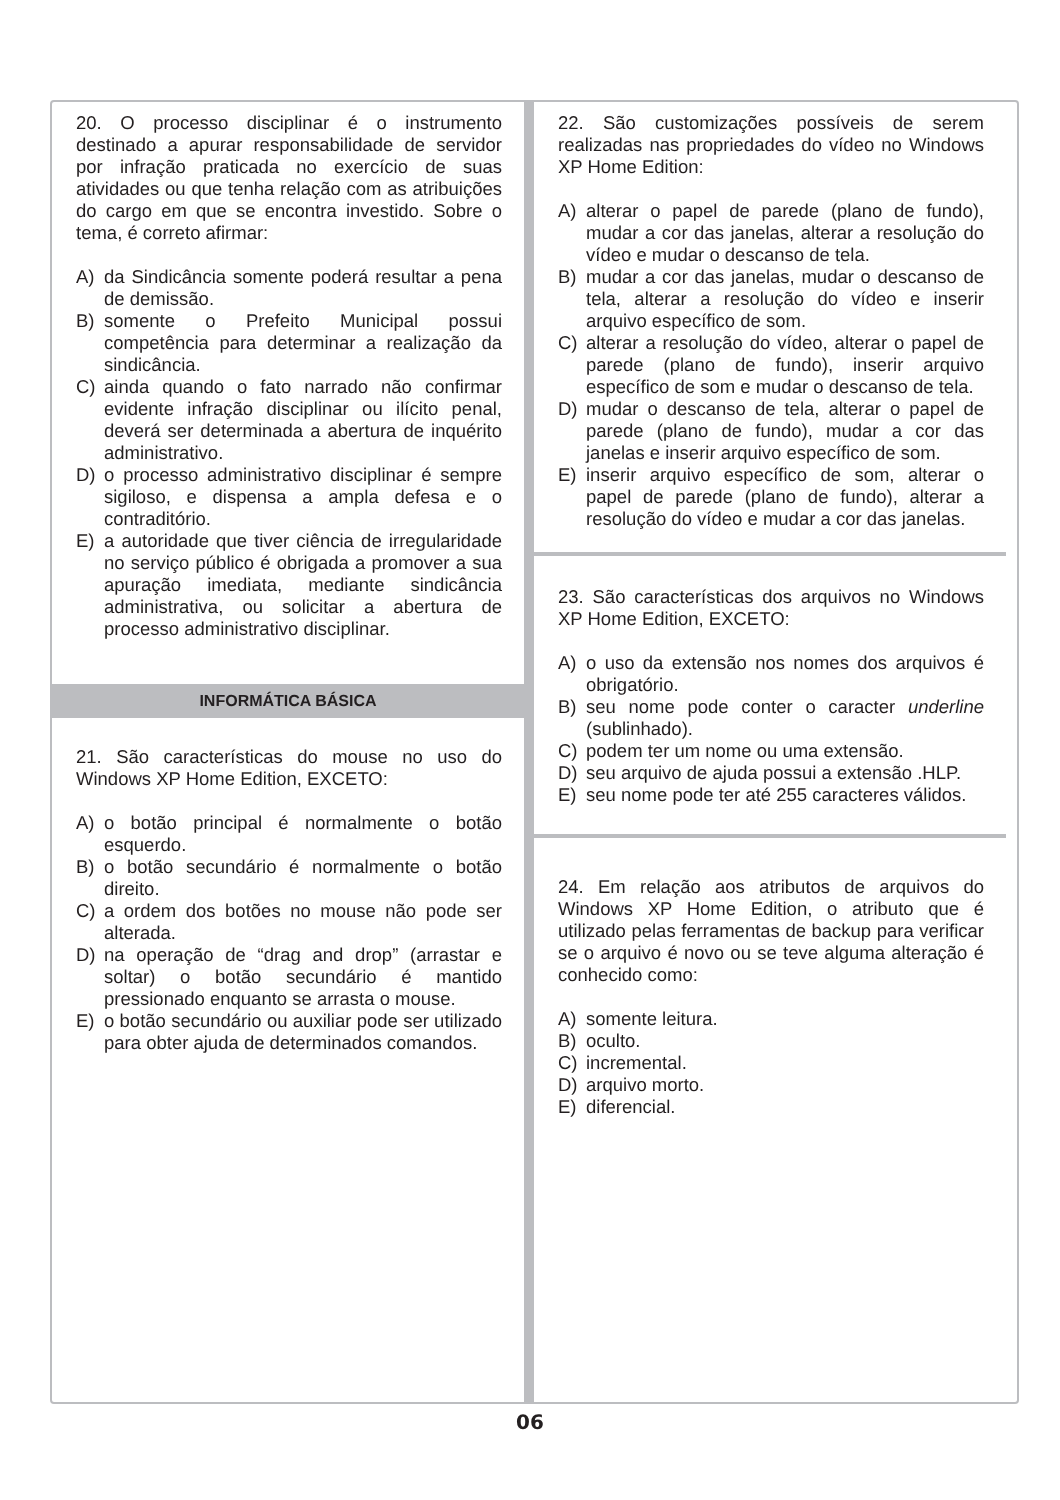20. O processo disciplinar é o instrumento destinado a apurar responsabilidade de servidor por infração praticada no exercício de suas atividades ou que tenha relação com as atribuições do cargo em que se encontra investido. Sobre o tema, é correto afirmar:
A) da Sindicância somente poderá resultar a pena de demissão.
B) somente o Prefeito Municipal possui competência para determinar a realização da sindicância.
C) ainda quando o fato narrado não confirmar evidente infração disciplinar ou ilícito penal, deverá ser determinada a abertura de inquérito administrativo.
D) o processo administrativo disciplinar é sempre sigiloso, e dispensa a ampla defesa e o contraditório.
E) a autoridade que tiver ciência de irregularidade no serviço público é obrigada a promover a sua apuração imediata, mediante sindicância administrativa, ou solicitar a abertura de processo administrativo disciplinar.
INFORMÁTICA BÁSICA
21. São características do mouse no uso do Windows XP Home Edition, EXCETO:
A) o botão principal é normalmente o botão esquerdo.
B) o botão secundário é normalmente o botão direito.
C) a ordem dos botões no mouse não pode ser alterada.
D) na operação de “drag and drop” (arrastar e soltar) o botão secundário é mantido pressionado enquanto se arrasta o mouse.
E) o botão secundário ou auxiliar pode ser utilizado para obter ajuda de determinados comandos.
22. São customizações possíveis de serem realizadas nas propriedades do vídeo no Windows XP Home Edition:
A) alterar o papel de parede (plano de fundo), mudar a cor das janelas, alterar a resolução do vídeo e mudar o descanso de tela.
B) mudar a cor das janelas, mudar o descanso de tela, alterar a resolução do vídeo e inserir arquivo específico de som.
C) alterar a resolução do vídeo, alterar o papel de parede (plano de fundo), inserir arquivo específico de som e mudar o descanso de tela.
D) mudar o descanso de tela, alterar o papel de parede (plano de fundo), mudar a cor das janelas e inserir arquivo específico de som.
E) inserir arquivo específico de som, alterar o papel de parede (plano de fundo), alterar a resolução do vídeo e mudar a cor das janelas.
23. São características dos arquivos no Windows XP Home Edition, EXCETO:
A) o uso da extensão nos nomes dos arquivos é obrigatório.
B) seu nome pode conter o caracter underline (sublinhado).
C) podem ter um nome ou uma extensão.
D) seu arquivo de ajuda possui a extensão .HLP.
E) seu nome pode ter até 255 caracteres válidos.
24. Em relação aos atributos de arquivos do Windows XP Home Edition, o atributo que é utilizado pelas ferramentas de backup para verificar se o arquivo é novo ou se teve alguma alteração é conhecido como:
A) somente leitura.
B) oculto.
C) incremental.
D) arquivo morto.
E) diferencial.
06